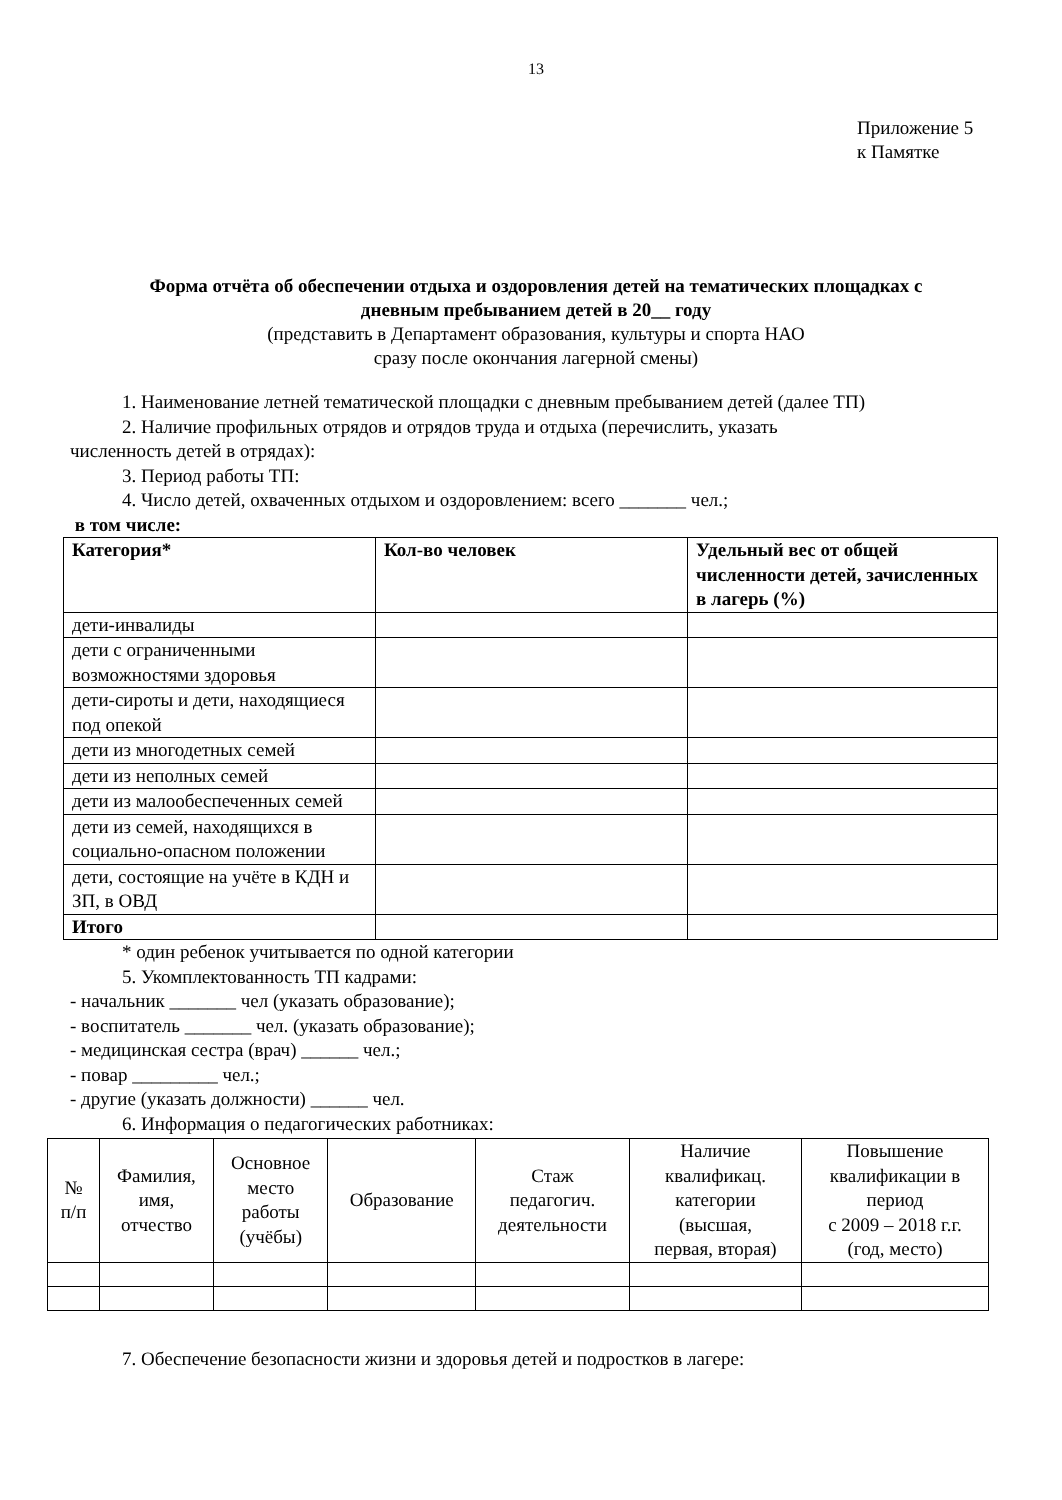13
Приложение 5
к Памятке
Форма отчёта об обеспечении отдыха и оздоровления детей на тематических площадках с
дневным пребыванием детей в 20__ году
(представить в Департамент образования, культуры и спорта НАО
сразу после окончания лагерной смены)
1. Наименование летней тематической площадки с дневным пребыванием детей (далее ТП)
2. Наличие профильных отрядов и отрядов труда и отдыха (перечислить, указать
численность детей в отрядах):
3. Период работы ТП:
4. Число детей, охваченных отдыхом и оздоровлением: всего _______ чел.;
в том числе:
| Категория* | Кол-во человек | Удельный вес от общей численности детей, зачисленных в лагерь (%) |
| --- | --- | --- |
| дети-инвалиды | | |
| дети с ограниченными возможностями здоровья | | |
| дети-сироты и дети, находящиеся под опекой | | |
| дети из многодетных семей | | |
| дети из неполных семей | | |
| дети из малообеспеченных семей | | |
| дети из семей, находящихся в социально-опасном положении | | |
| дети, состоящие на учёте в КДН и ЗП, в ОВД | | |
| Итого | | |
* один ребенок учитывается по одной категории
5. Укомплектованность ТП кадрами:
- начальник _______ чел (указать образование);
- воспитатель _______ чел. (указать образование);
- медицинская сестра (врач) ______ чел.;
- повар _________ чел.;
- другие (указать должности) ______ чел.
6. Информация о педагогических работниках:
| № п/п | Фамилия, имя, отчество | Основное место работы (учёбы) | Образование | Стаж педагогич. деятельности | Наличие квалификац. категории (высшая, первая, вторая) | Повышение квалификации в период с 2009 – 2018 г.г. (год, место) |
| --- | --- | --- | --- | --- | --- | --- |
7. Обеспечение безопасности жизни и здоровья детей и подростков в лагере: